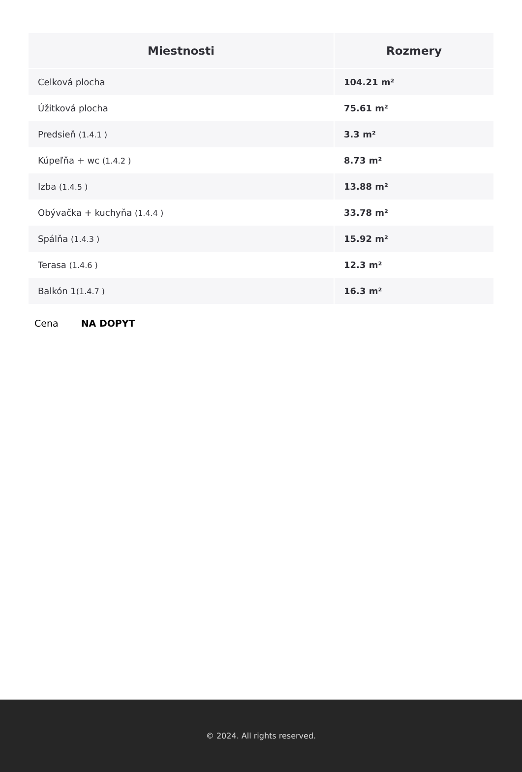| Miestnosti | Rozmery |
| --- | --- |
| Celková plocha | 104.21 m² |
| Úžitková plocha | 75.61 m² |
| Predsieň (1.4.1 ) | 3.3 m² |
| Kúpeľňa + wc (1.4.2 ) | 8.73 m² |
| Izba (1.4.5 ) | 13.88 m² |
| Obývačka + kuchyňa (1.4.4 ) | 33.78 m² |
| Spálňa (1.4.3 ) | 15.92 m² |
| Terasa (1.4.6 ) | 12.3 m² |
| Balkón 1 (1.4.7 ) | 16.3 m² |
Cena NA DOPYT
© 2024. All rights reserved.